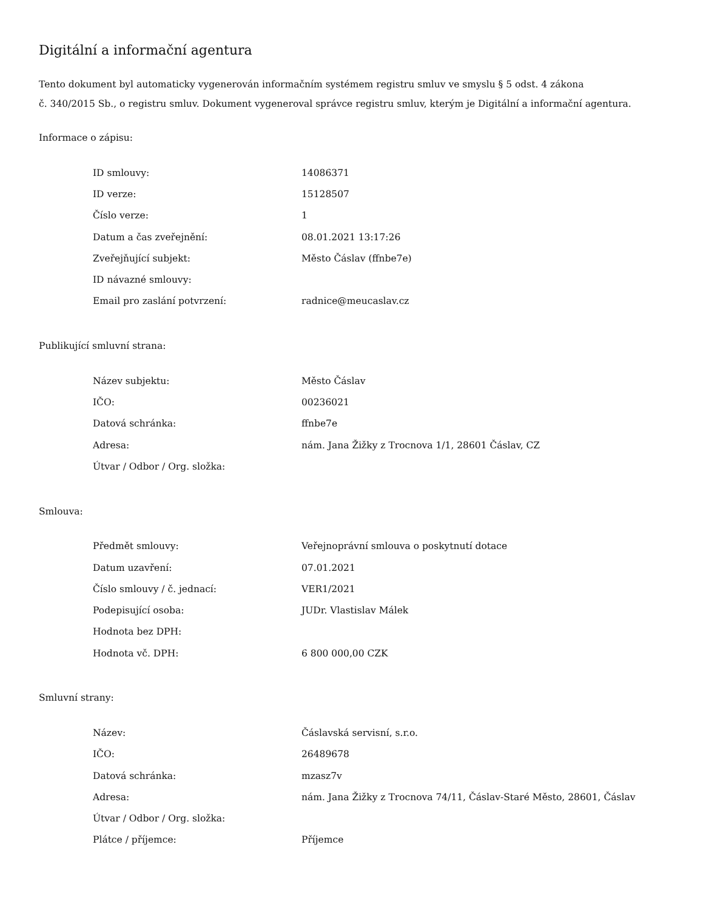Digitální a informační agentura
Tento dokument byl automaticky vygenerován informačním systémem registru smluv ve smyslu § 5 odst. 4 zákona
č. 340/2015 Sb., o registru smluv. Dokument vygeneroval správce registru smluv, kterým je Digitální a informační agentura.
Informace o zápisu:
| ID smlouvy: | 14086371 |
| ID verze: | 15128507 |
| Číslo verze: | 1 |
| Datum a čas zveřejnění: | 08.01.2021 13:17:26 |
| Zveřejňující subjekt: | Město Čáslav (ffnbe7e) |
| ID návazné smlouvy: | |
| Email pro zaslání potvrzení: | radnice@meucaslav.cz |
Publikující smluvní strana:
| Název subjektu: | Město Čáslav |
| IČO: | 00236021 |
| Datová schránka: | ffnbe7e |
| Adresa: | nám. Jana Žižky z Trocnova 1/1, 28601 Čáslav, CZ |
| Útvar / Odbor / Org. složka: | |
Smlouva:
| Předmět smlouvy: | Veřejnoprávní smlouva o poskytnutí dotace |
| Datum uzavření: | 07.01.2021 |
| Číslo smlouvy / č. jednací: | VER1/2021 |
| Podepisující osoba: | JUDr. Vlastislav Málek |
| Hodnota bez DPH: | |
| Hodnota vč. DPH: | 6 800 000,00 CZK |
Smluvní strany:
| Název: | Čáslavská servisní, s.r.o. |
| IČO: | 26489678 |
| Datová schránka: | mzasz7v |
| Adresa: | nám. Jana Žižky z Trocnova 74/11, Čáslav-Staré Město, 28601, Čáslav |
| Útvar / Odbor / Org. složka: | |
| Plátce / příjemce: | Příjemce |